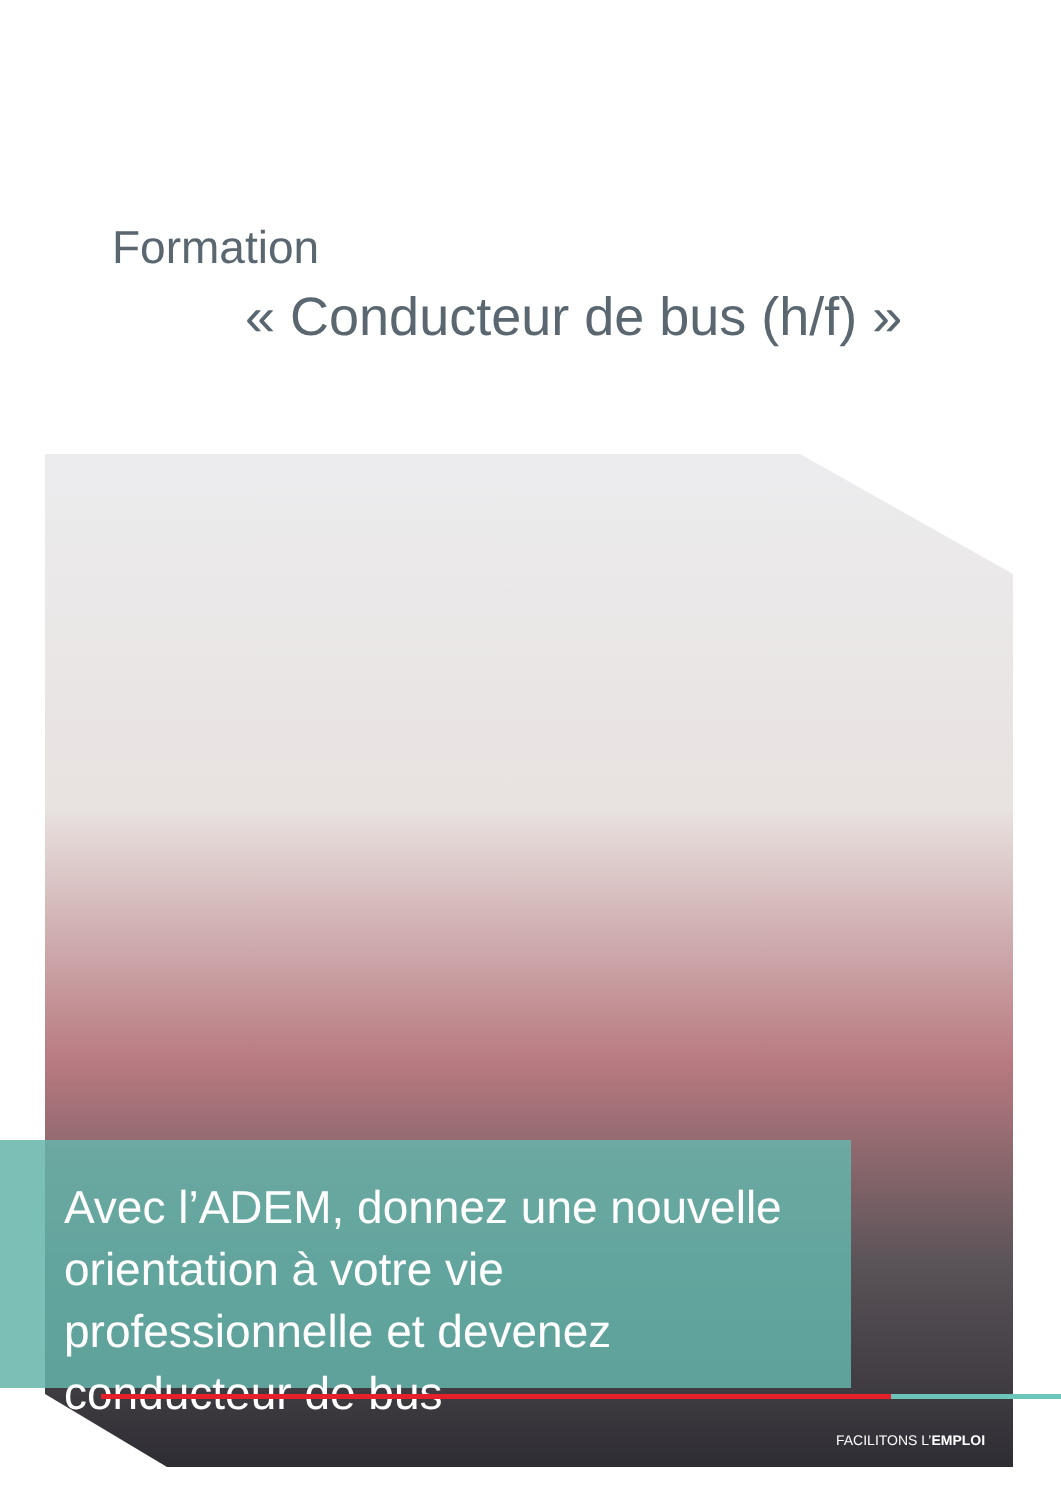Formation
« Conducteur de bus (h/f) »
Avec l’ADEM, donnez une nouvelle orientation à votre vie professionnelle et devenez conducteur de bus
FACILITONS L’EMPLOI